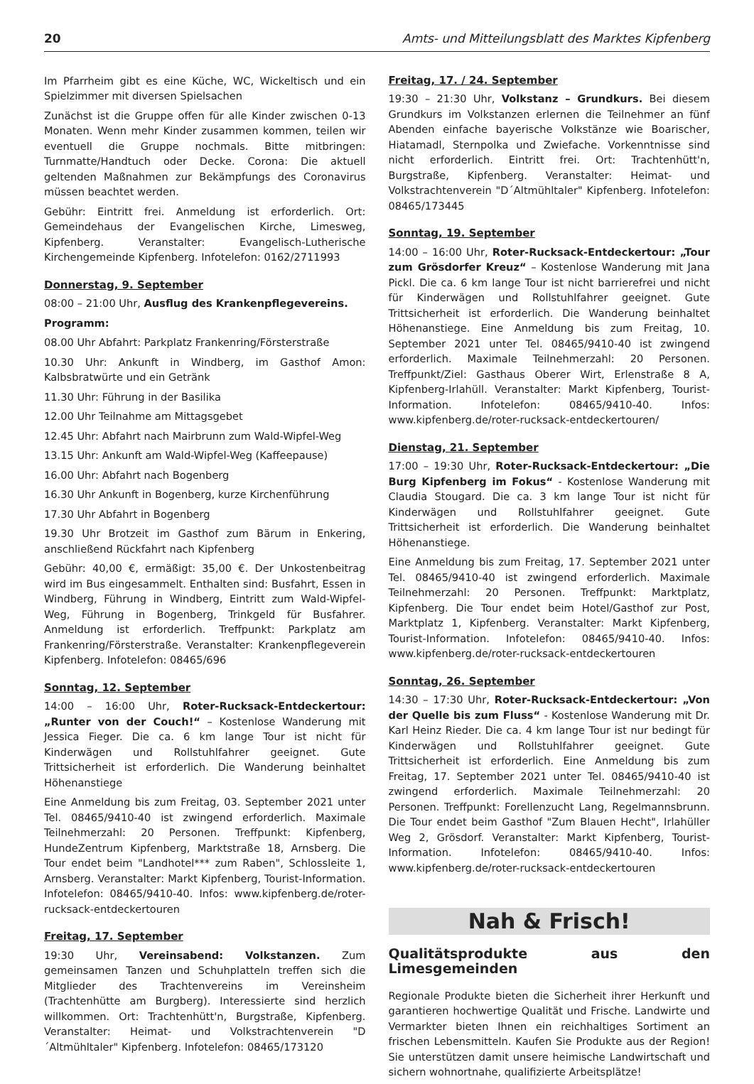20 Amts- und Mitteilungsblatt des Marktes Kipfenberg
Im Pfarrheim gibt es eine Küche, WC, Wickeltisch und ein Spielzimmer mit diversen Spielsachen
Zunächst ist die Gruppe offen für alle Kinder zwischen 0-13 Monaten. Wenn mehr Kinder zusammen kommen, teilen wir eventuell die Gruppe nochmals. Bitte mitbringen: Turnmatte/Handtuch oder Decke. Corona: Die aktuell geltenden Maßnahmen zur Bekämpfungs des Coronavirus müssen beachtet werden.
Gebühr: Eintritt frei. Anmeldung ist erforderlich. Ort: Gemeindehaus der Evangelischen Kirche, Limesweg, Kipfenberg. Veranstalter: Evangelisch-Lutherische Kirchengemeinde Kipfenberg. Infotelefon: 0162/2711993
Donnerstag, 9. September
08:00 – 21:00 Uhr, Ausflug des Krankenpflegevereins.
Programm:
08.00 Uhr Abfahrt: Parkplatz Frankenring/Försterstraße
10.30 Uhr: Ankunft in Windberg, im Gasthof Amon: Kalbsbratwürte und ein Getränk
11.30 Uhr: Führung in der Basilika
12.00 Uhr Teilnahme am Mittagsgebet
12.45 Uhr: Abfahrt nach Mairbrunn zum Wald-Wipfel-Weg
13.15 Uhr: Ankunft am Wald-Wipfel-Weg (Kaffeepause)
16.00 Uhr: Abfahrt nach Bogenberg
16.30 Uhr Ankunft in Bogenberg, kurze Kirchenführung
17.30 Uhr Abfahrt in Bogenberg
19.30 Uhr Brotzeit im Gasthof zum Bärum in Enkering, anschließend Rückfahrt nach Kipfenberg
Gebühr: 40,00 €, ermäßigt: 35,00 €. Der Unkostenbeitrag wird im Bus eingesammelt. Enthalten sind: Busfahrt, Essen in Windberg, Führung in Windberg, Eintritt zum Wald-Wipfel-Weg, Führung in Bogenberg, Trinkgeld für Busfahrer. Anmeldung ist erforderlich. Treffpunkt: Parkplatz am Frankenring/Försterstraße. Veranstalter: Krankenpflegeverein Kipfenberg. Infotelefon: 08465/696
Sonntag, 12. September
14:00 – 16:00 Uhr, Roter-Rucksack-Entdeckertour: „Runter von der Couch!“ – Kostenlose Wanderung mit Jessica Fieger. Die ca. 6 km lange Tour ist nicht für Kinderwägen und Rollstuhlfahrer geeignet. Gute Trittsicherheit ist erforderlich. Die Wanderung beinhaltet Höhenanstiege
Eine Anmeldung bis zum Freitag, 03. September 2021 unter Tel. 08465/9410-40 ist zwingend erforderlich. Maximale Teilnehmerzahl: 20 Personen. Treffpunkt: Kipfenberg, HundeZentrum Kipfenberg, Marktstraße 18, Arnsberg. Die Tour endet beim "Landhotel*** zum Raben", Schlossleite 1, Arnsberg. Veranstalter: Markt Kipfenberg, Tourist-Information. Infotelefon: 08465/9410-40. Infos: www.kipfenberg.de/roter-rucksack-entdeckertouren
Freitag, 17. September
19:30 Uhr, Vereinsabend: Volkstanzen. Zum gemeinsamen Tanzen und Schuhplatteln treffen sich die Mitglieder des Trachtenvereins im Vereinsheim (Trachtenhütte am Burgberg). Interessierte sind herzlich willkommen. Ort: Trachtenhütt'n, Burgstraße, Kipfenberg. Veranstalter: Heimat- und Volkstrachtenverein "D´Altmühltaler" Kipfenberg. Infotelefon: 08465/173120
Freitag, 17. / 24. September
19:30 – 21:30 Uhr, Volkstanz – Grundkurs. Bei diesem Grundkurs im Volkstanzen erlernen die Teilnehmer an fünf Abenden einfache bayerische Volkstänze wie Boarischer, Hiatamadl, Sternpolka und Zwiefache. Vorkenntnisse sind nicht erforderlich. Eintritt frei. Ort: Trachtenhütt'n, Burgstraße, Kipfenberg. Veranstalter: Heimat- und Volkstrachtenverein "D´Altmühltaler" Kipfenberg. Infotelefon: 08465/173445
Sonntag, 19. September
14:00 – 16:00 Uhr, Roter-Rucksack-Entdeckertour: „Tour zum Grösdorfer Kreuz“ – Kostenlose Wanderung mit Jana Pickl. Die ca. 6 km lange Tour ist nicht barrierefrei und nicht für Kinderwägen und Rollstuhlfahrer geeignet. Gute Trittsicherheit ist erforderlich. Die Wanderung beinhaltet Höhenanstiege. Eine Anmeldung bis zum Freitag, 10. September 2021 unter Tel. 08465/9410-40 ist zwingend erforderlich. Maximale Teilnehmerzahl: 20 Personen. Treffpunkt/Ziel: Gasthaus Oberer Wirt, Erlenstraße 8 A, Kipfenberg-Irlahüll. Veranstalter: Markt Kipfenberg, Tourist-Information. Infotelefon: 08465/9410-40. Infos: www.kipfenberg.de/roter-rucksack-entdeckertouren/
Dienstag, 21. September
17:00 – 19:30 Uhr, Roter-Rucksack-Entdeckertour: „Die Burg Kipfenberg im Fokus“ - Kostenlose Wanderung mit Claudia Stougard. Die ca. 3 km lange Tour ist nicht für Kinderwägen und Rollstuhlfahrer geeignet. Gute Trittsicherheit ist erforderlich. Die Wanderung beinhaltet Höhenanstiege.
Eine Anmeldung bis zum Freitag, 17. September 2021 unter Tel. 08465/9410-40 ist zwingend erforderlich. Maximale Teilnehmerzahl: 20 Personen. Treffpunkt: Marktplatz, Kipfenberg. Die Tour endet beim Hotel/Gasthof zur Post, Marktplatz 1, Kipfenberg. Veranstalter: Markt Kipfenberg, Tourist-Information. Infotelefon: 08465/9410-40. Infos: www.kipfenberg.de/roter-rucksack-entdeckertouren
Sonntag, 26. September
14:30 – 17:30 Uhr, Roter-Rucksack-Entdeckertour: „Von der Quelle bis zum Fluss“ - Kostenlose Wanderung mit Dr. Karl Heinz Rieder. Die ca. 4 km lange Tour ist nur bedingt für Kinderwägen und Rollstuhlfahrer geeignet. Gute Trittsicherheit ist erforderlich. Eine Anmeldung bis zum Freitag, 17. September 2021 unter Tel. 08465/9410-40 ist zwingend erforderlich. Maximale Teilnehmerzahl: 20 Personen. Treffpunkt: Forellenzucht Lang, Regelmannsbrunn. Die Tour endet beim Gasthof "Zum Blauen Hecht", Irlahüller Weg 2, Grösdorf. Veranstalter: Markt Kipfenberg, Tourist-Information. Infotelefon: 08465/9410-40. Infos: www.kipfenberg.de/roter-rucksack-entdeckertouren
Nah & Frisch!
Qualitätsprodukte aus den Limesgemeinden
Regionale Produkte bieten die Sicherheit ihrer Herkunft und garantieren hochwertige Qualität und Frische. Landwirte und Vermarkter bieten Ihnen ein reichhaltiges Sortiment an frischen Lebensmitteln. Kaufen Sie Produkte aus der Region! Sie unterstützen damit unsere heimische Landwirtschaft und sichern wohnortnahe, qualifizierte Arbeitsplätze!